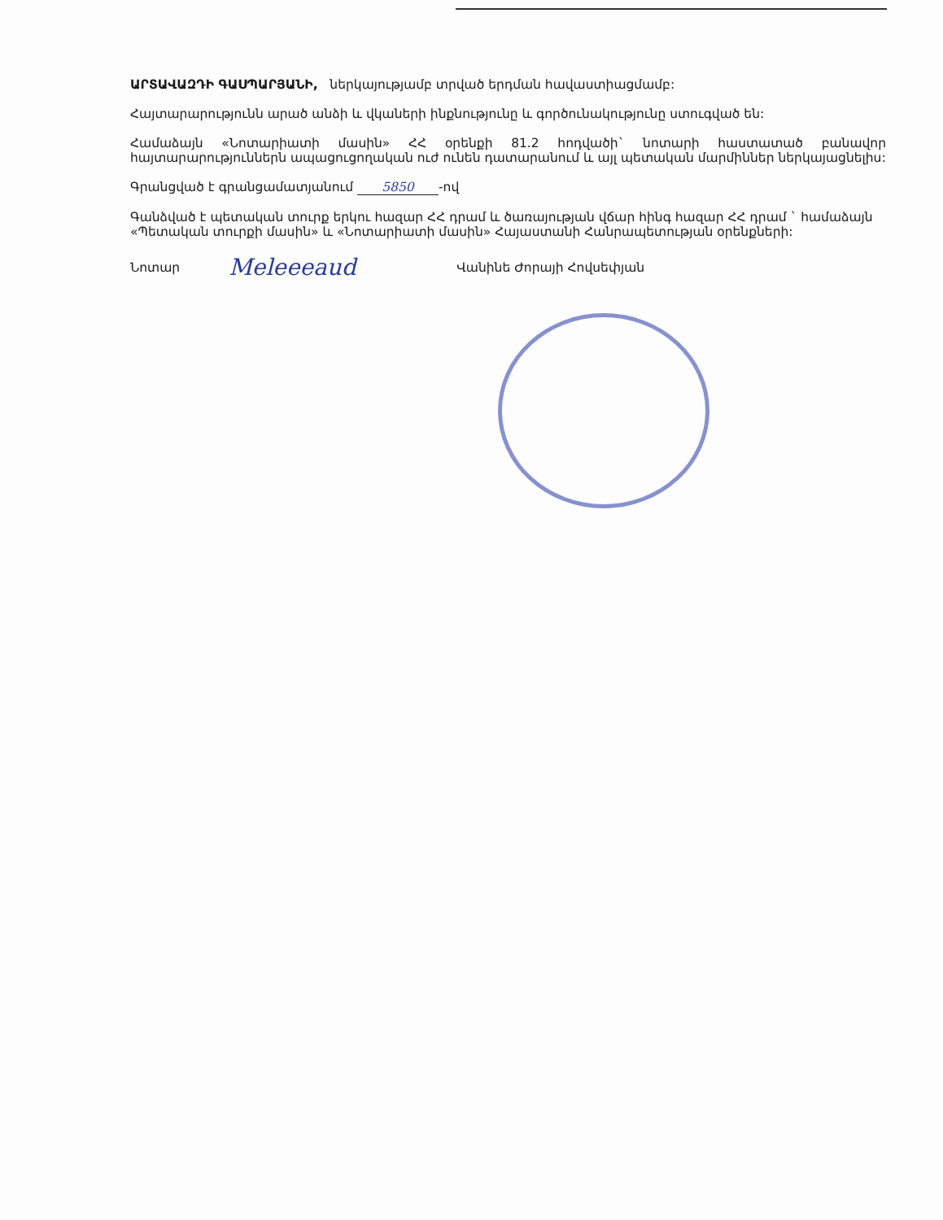ԱՐՏԱՎԱԶԴԻ ԳԱՍՊԱՐՅԱՆԻ, ներկայությամբ տրված երդման հավաստիացմամբ:
Հայտարարությունն արած անձի և վկաների ինքնությունը և գործունակությունը ստուգված են:
Համաձայն «Նոտարիատի մասին» ՀՀ օրենքի 81.2 հոդվածի` նոտարի հաստատած բանավոր հայտարարություններն ապացուցողական ուժ ունեն դատարանում և այլ պետական մարմիններ ներկայացնելիս:
Գրանցված է գրանցամատյանում 5850 -ով
Գանձված է պետական տուրք երկու հազար ՀՀ դրամ և ծառայության վճար հինգ հազար ՀՀ դրամ ` համաձայն «Պետական տուրքի մասին» և «Նոտարիատի մասին» Հայաստանի Հանրապետության օրենքների:
Նոտար Meleeeaud Վանինե Ժորայի Հովսեփյան